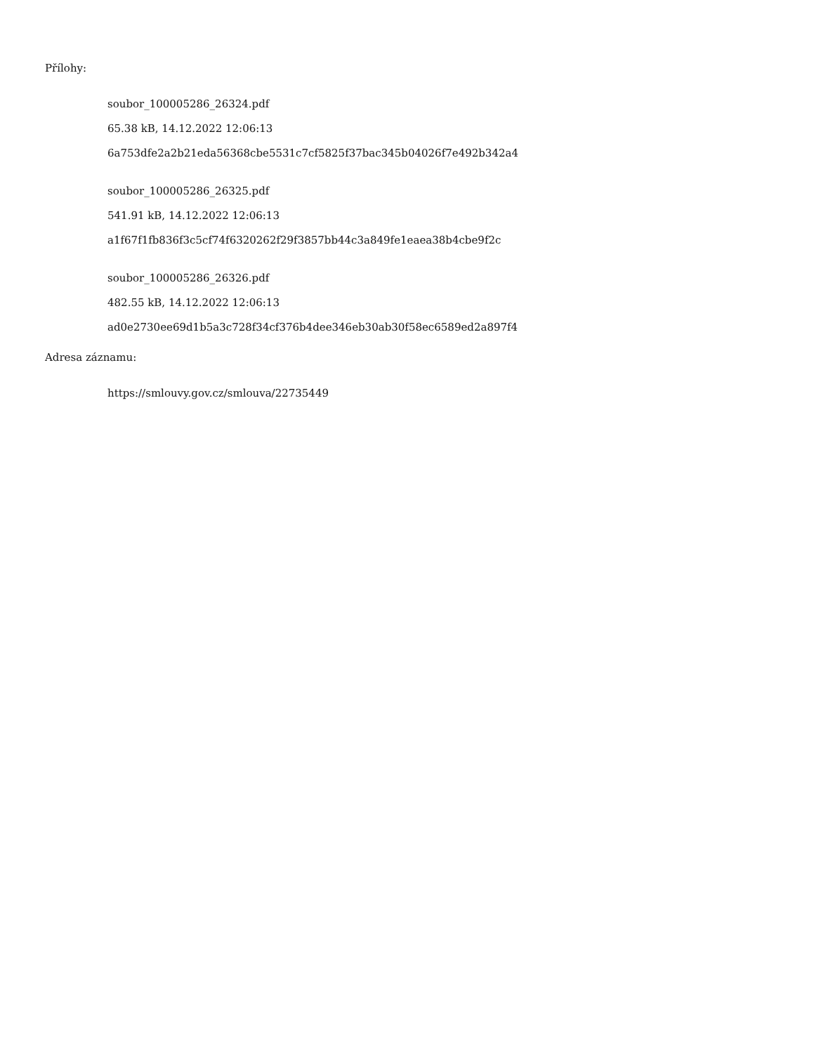Přílohy:
soubor_100005286_26324.pdf
65.38 kB, 14.12.2022 12:06:13
6a753dfe2a2b21eda56368cbe5531c7cf5825f37bac345b04026f7e492b342a4
soubor_100005286_26325.pdf
541.91 kB, 14.12.2022 12:06:13
a1f67f1fb836f3c5cf74f6320262f29f3857bb44c3a849fe1eaea38b4cbe9f2c
soubor_100005286_26326.pdf
482.55 kB, 14.12.2022 12:06:13
ad0e2730ee69d1b5a3c728f34cf376b4dee346eb30ab30f58ec6589ed2a897f4
Adresa záznamu:
https://smlouvy.gov.cz/smlouva/22735449